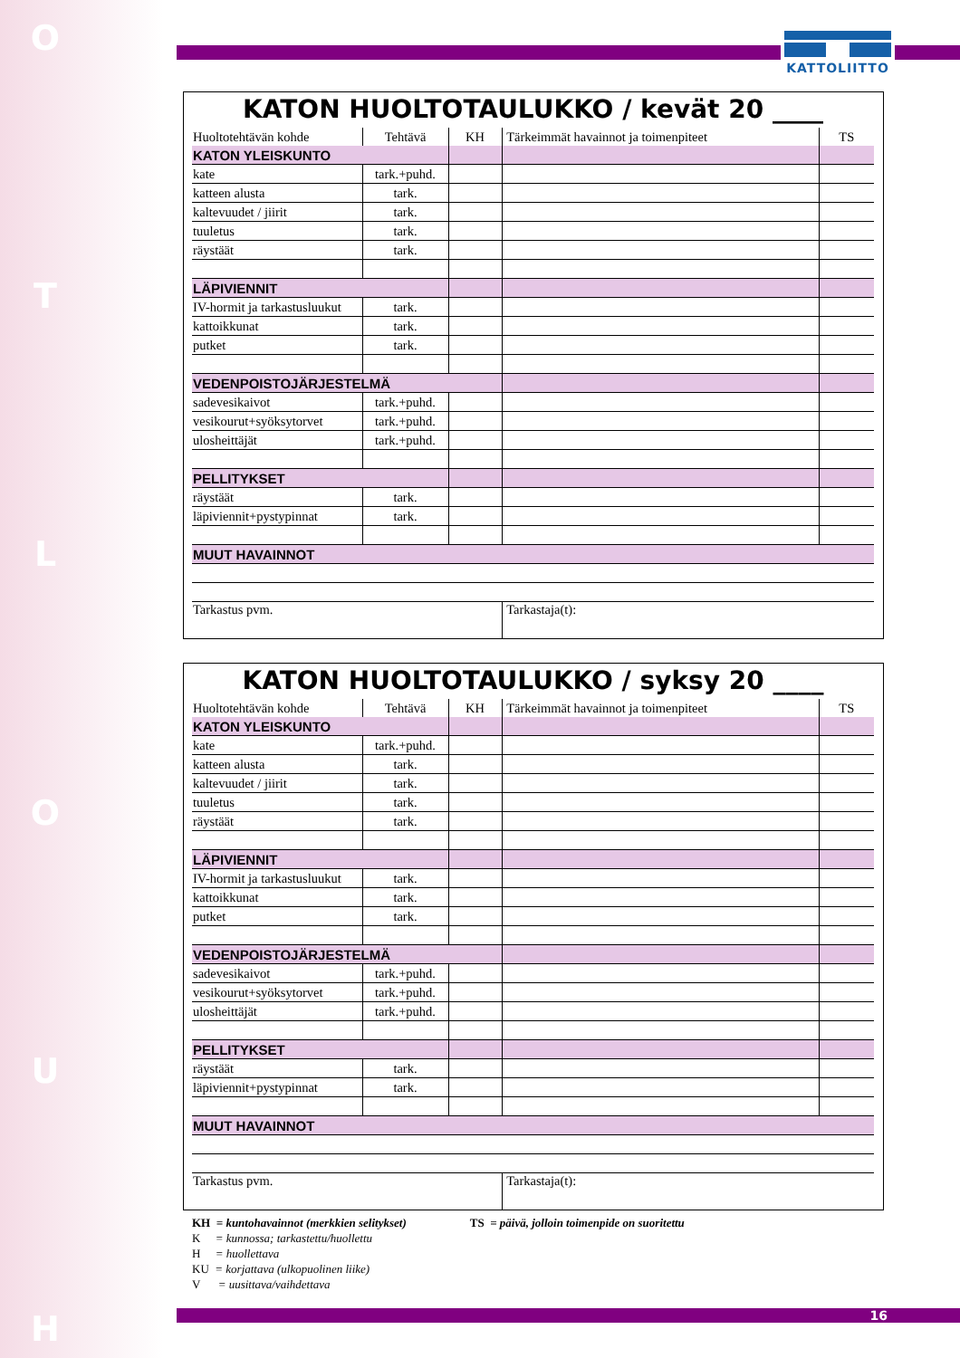H
U
O
L
T
O
KATTOLIITTO
KATON HUOLTOTAULUKKO / kevät 20 ____
| Huoltotehtävän kohde | Tehtävä | KH | Tärkeimmät havainnot ja toimenpiteet | TS |
| --- | --- | --- | --- | --- |
| KATON YLEISKUNTO | | | | |
| kate | tark.+puhd. | | | |
| katteen alusta | tark. | | | |
| kaltevuudet / jiirit | tark. | | | |
| tuuletus | tark. | | | |
| räystäät | tark. | | | |
| LÄPIVIENNIT | | | | |
| IV-hormit ja tarkastusluukut | tark. | | | |
| kattoikkunat | tark. | | | |
| putket | tark. | | | |
| VEDENPOISTOJÄRJESTELMÄ | | | | |
| sadevesikaivot | tark.+puhd. | | | |
| vesikourut+syöksytorvet | tark.+puhd. | | | |
| ulosheittäjät | tark.+puhd. | | | |
| PELLITYKSET | | | | |
| räystäät | tark. | | | |
| läpiviennit+pystypinnat | tark. | | | |
| MUUT HAVAINNOT | | | | |
| Tarkastus pvm. | | | Tarkastaja(t): | |
KATON HUOLTOTAULUKKO / syksy 20 ____
| Huoltotehtävän kohde | Tehtävä | KH | Tärkeimmät havainnot ja toimenpiteet | TS |
| --- | --- | --- | --- | --- |
| KATON YLEISKUNTO | | | | |
| kate | tark.+puhd. | | | |
| katteen alusta | tark. | | | |
| kaltevuudet / jiirit | tark. | | | |
| tuuletus | tark. | | | |
| räystäät | tark. | | | |
| LÄPIVIENNIT | | | | |
| IV-hormit ja tarkastusluukut | tark. | | | |
| kattoikkunat | tark. | | | |
| putket | tark. | | | |
| VEDENPOISTOJÄRJESTELMÄ | | | | |
| sadevesikaivot | tark.+puhd. | | | |
| vesikourut+syöksytorvet | tark.+puhd. | | | |
| ulosheittäjät | tark.+puhd. | | | |
| PELLITYKSET | | | | |
| räystäät | tark. | | | |
| läpiviennit+pystypinnat | tark. | | | |
| MUUT HAVAINNOT | | | | |
| Tarkastus pvm. | | | Tarkastaja(t): | |
KH = kuntohavainnot (merkkien selitykset)
K = kunnossa; tarkastettu/huollettu
H = huollettava
KU = korjattava (ulkopuolinen liike)
V = uusittava/vaihdettava
TS = päivä, jolloin toimenpide on suoritettu
16